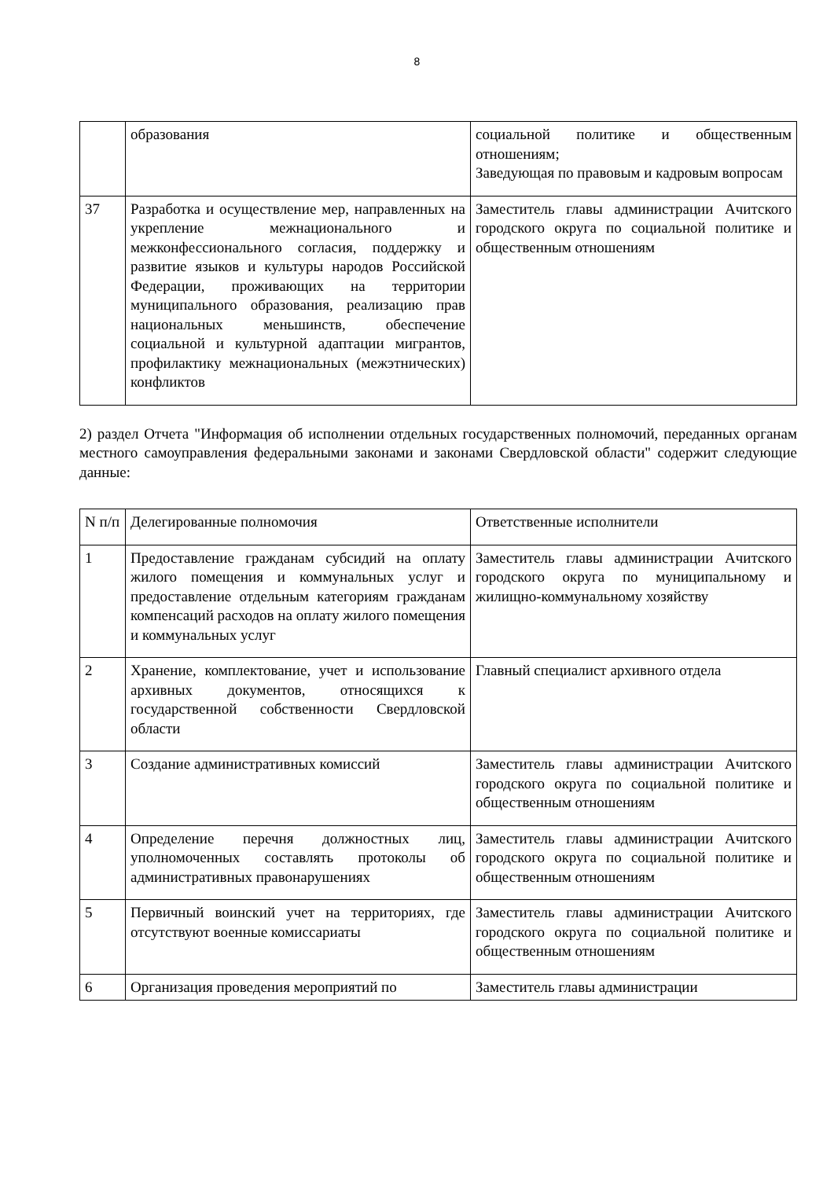8
| | образования | социальной политике и общественным отношениям; Заведующая по правовым и кадровым вопросам |
| 37 | Разработка и осуществление мер, направленных на укрепление межнационального и межконфессионального согласия, поддержку и развитие языков и культуры народов Российской Федерации, проживающих на территории муниципального образования, реализацию прав национальных меньшинств, обеспечение социальной и культурной адаптации мигрантов, профилактику межнациональных (межэтнических) конфликтов | Заместитель главы администрации Ачитского городского округа по социальной политике и общественным отношениям |
2) раздел Отчета "Информация об исполнении отдельных государственных полномочий, переданных органам местного самоуправления федеральными законами и законами Свердловской области" содержит следующие данные:
| N п/п | Делегированные полномочия | Ответственные исполнители |
| 1 | Предоставление гражданам субсидий на оплату жилого помещения и коммунальных услуг и предоставление отдельным категориям гражданам компенсаций расходов на оплату жилого помещения и коммунальных услуг | Заместитель главы администрации Ачитского городского округа по муниципальному и жилищно-коммунальному хозяйству |
| 2 | Хранение, комплектование, учет и использование архивных документов, относящихся к государственной собственности Свердловской области | Главный специалист архивного отдела |
| 3 | Создание административных комиссий | Заместитель главы администрации Ачитского городского округа по социальной политике и общественным отношениям |
| 4 | Определение перечня должностных лиц, уполномоченных составлять протоколы об административных правонарушениях | Заместитель главы администрации Ачитского городского округа по социальной политике и общественным отношениям |
| 5 | Первичный воинский учет на территориях, где отсутствуют военные комиссариаты | Заместитель главы администрации Ачитского городского округа по социальной политике и общественным отношениям |
| 6 | Организация проведения мероприятий по | Заместитель главы администрации |